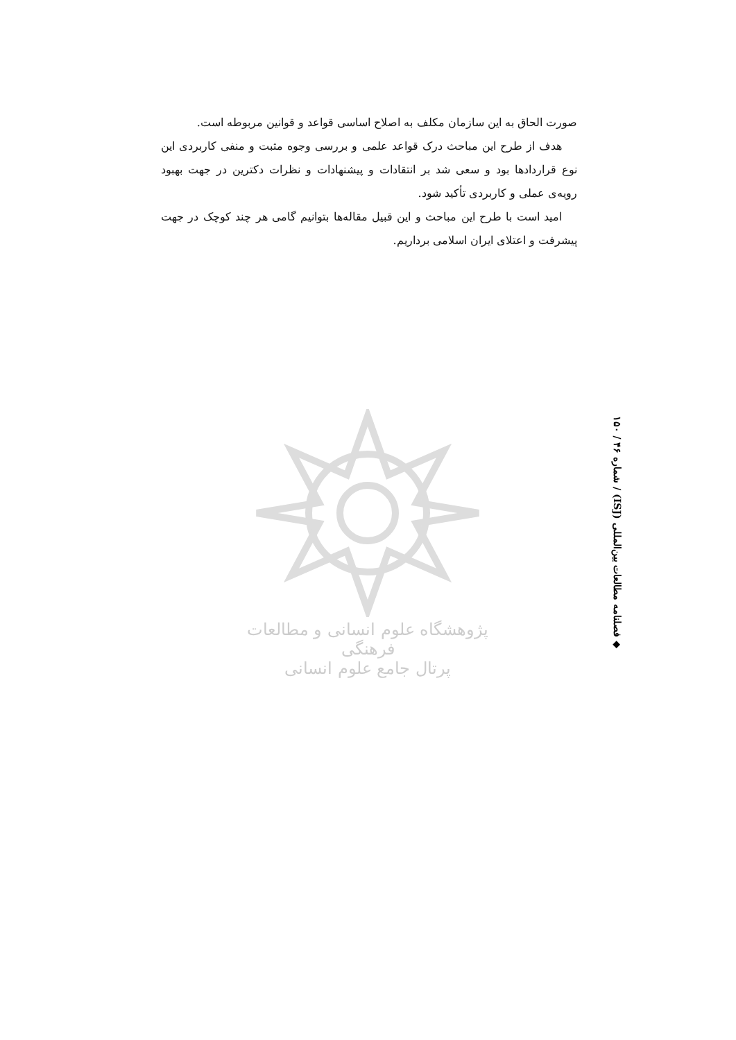صورت الحاق به این سازمان مکلف به اصلاح اساسی قواعد و قوانین مربوطه است.
هدف از طرح این مباحث درک قواعد علمی و بررسی وجوه مثبت و منفی کاربردی این نوع قراردادها بود و سعی شد بر انتقادات و پیشنهادات و نظرات دکترین در جهت بهبود رویه‌ی عملی و کاربردی تأکید شود.
امید است با طرح این مباحث و این قبیل مقاله‌ها بتوانیم گامی هر چند کوچک در جهت پیشرفت و اعتلای ایران اسلامی برداریم.
◆ فصلنامه مطالعات بین‌المللی (ISJ) / شماره ۴۶ / ۱۵۰
پژوهشگاه علوم انسانی و مطالعات فرهنگی
پرتال جامع علوم انسانی